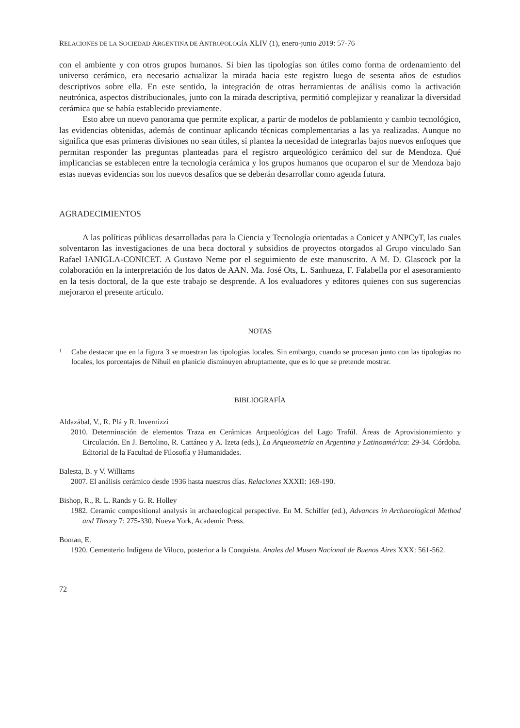RELACIONES DE LA SOCIEDAD ARGENTINA DE ANTROPOLOGÍA XLIV (1), enero-junio 2019: 57-76
con el ambiente y con otros grupos humanos. Si bien las tipologías son útiles como forma de ordenamiento del universo cerámico, era necesario actualizar la mirada hacia este registro luego de sesenta años de estudios descriptivos sobre ella. En este sentido, la integración de otras herramientas de análisis como la activación neutrónica, aspectos distribucionales, junto con la mirada descriptiva, permitió complejizar y reanalizar la diversidad cerámica que se había establecido previamente.
Esto abre un nuevo panorama que permite explicar, a partir de modelos de poblamiento y cambio tecnológico, las evidencias obtenidas, además de continuar aplicando técnicas complementarias a las ya realizadas. Aunque no significa que esas primeras divisiones no sean útiles, sí plantea la necesidad de integrarlas bajos nuevos enfoques que permitan responder las preguntas planteadas para el registro arqueológico cerámico del sur de Mendoza. Qué implicancias se establecen entre la tecnología cerámica y los grupos humanos que ocuparon el sur de Mendoza bajo estas nuevas evidencias son los nuevos desafíos que se deberán desarrollar como agenda futura.
AGRADECIMIENTOS
A las políticas públicas desarrolladas para la Ciencia y Tecnología orientadas a Conicet y ANPCyT, las cuales solventaron las investigaciones de una beca doctoral y subsidios de proyectos otorgados al Grupo vinculado San Rafael IANIGLA-CONICET. A Gustavo Neme por el seguimiento de este manuscrito. A M. D. Glascock por la colaboración en la interpretación de los datos de AAN. Ma. José Ots, L. Sanhueza, F. Falabella por el asesoramiento en la tesis doctoral, de la que este trabajo se desprende. A los evaluadores y editores quienes con sus sugerencias mejoraron el presente artículo.
NOTAS
<sup>1</sup>
Cabe destacar que en la figura 3 se muestran las tipologías locales. Sin embargo, cuando se procesan junto con las tipologías no locales, los porcentajes de Nihuil en planicie disminuyen abruptamente, que es lo que se pretende mostrar.
BIBLIOGRAFÍA
Aldazábal, V., R. Plá y R. Invernizzi
2010. Determinación de elementos Traza en Cerámicas Arqueológicas del Lago Trafúl. Áreas de Aprovisionamiento y Circulación. En J. Bertolino, R. Cattáneo y A. Izeta (eds.), La Arqueometría en Argentina y Latinoamérica: 29-34. Córdoba. Editorial de la Facultad de Filosofía y Humanidades.
Balesta, B. y V. Williams
2007. El análisis cerámico desde 1936 hasta nuestros días. Relaciones XXXII: 169-190.
Bishop, R., R. L. Rands y G. R. Holley
1982. Ceramic compositional analysis in archaeological perspective. En M. Schiffer (ed.), Advances in Archaeological Method and Theory 7: 275-330. Nueva York, Academic Press.
Boman, E.
1920. Cementerio Indígena de Viluco, posterior a la Conquista. Anales del Museo Nacional de Buenos Aires XXX: 561-562.
72